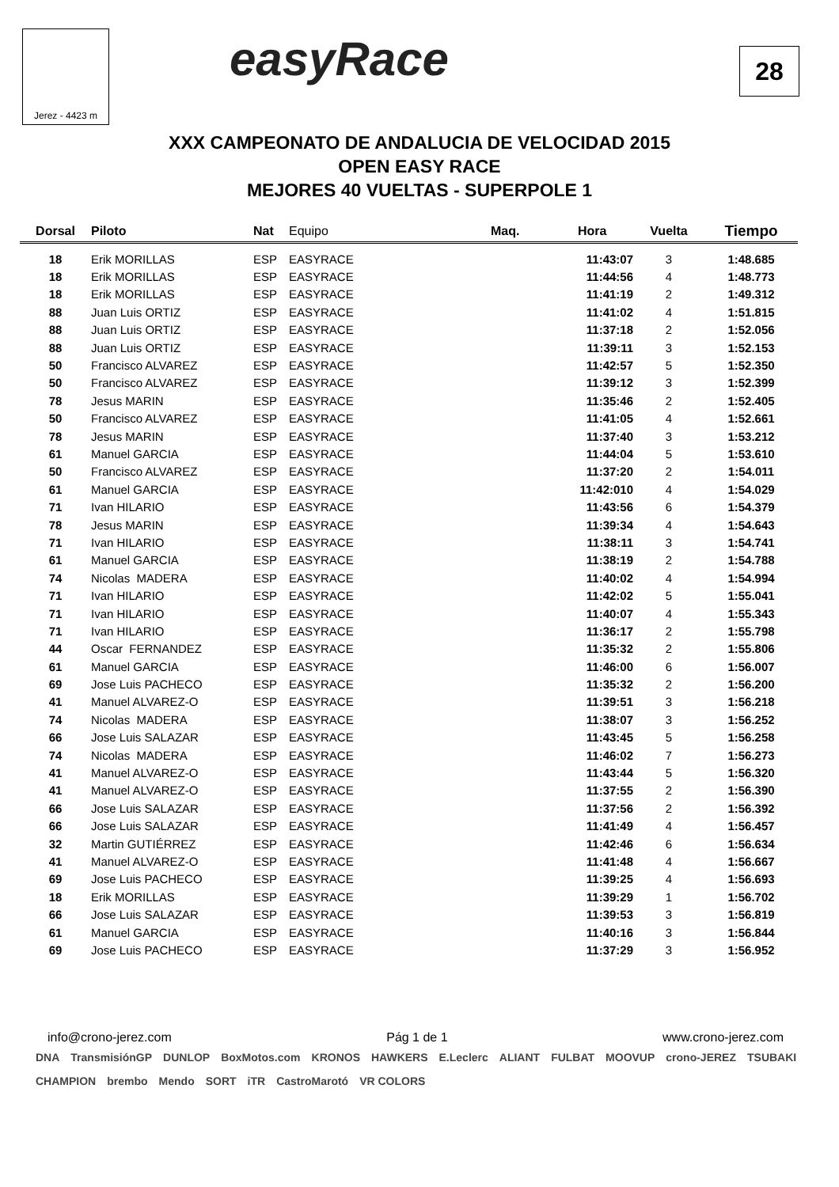Jerez - 4423 m easyRace 28
XXX CAMPEONATO DE ANDALUCIA DE VELOCIDAD 2015
OPEN EASY RACE
MEJORES 40 VUELTAS - SUPERPOLE 1
| Dorsal | Piloto | Nat | Equipo | Maq. | Hora | Vuelta | Tiempo |
| --- | --- | --- | --- | --- | --- | --- | --- |
| 18 | Erik MORILLAS | ESP | EASYRACE | | 11:43:07 | 3 | 1:48.685 |
| 18 | Erik MORILLAS | ESP | EASYRACE | | 11:44:56 | 4 | 1:48.773 |
| 18 | Erik MORILLAS | ESP | EASYRACE | | 11:41:19 | 2 | 1:49.312 |
| 88 | Juan Luis ORTIZ | ESP | EASYRACE | | 11:41:02 | 4 | 1:51.815 |
| 88 | Juan Luis ORTIZ | ESP | EASYRACE | | 11:37:18 | 2 | 1:52.056 |
| 88 | Juan Luis ORTIZ | ESP | EASYRACE | | 11:39:11 | 3 | 1:52.153 |
| 50 | Francisco ALVAREZ | ESP | EASYRACE | | 11:42:57 | 5 | 1:52.350 |
| 50 | Francisco ALVAREZ | ESP | EASYRACE | | 11:39:12 | 3 | 1:52.399 |
| 78 | Jesus MARIN | ESP | EASYRACE | | 11:35:46 | 2 | 1:52.405 |
| 50 | Francisco ALVAREZ | ESP | EASYRACE | | 11:41:05 | 4 | 1:52.661 |
| 78 | Jesus MARIN | ESP | EASYRACE | | 11:37:40 | 3 | 1:53.212 |
| 61 | Manuel GARCIA | ESP | EASYRACE | | 11:44:04 | 5 | 1:53.610 |
| 50 | Francisco ALVAREZ | ESP | EASYRACE | | 11:37:20 | 2 | 1:54.011 |
| 61 | Manuel GARCIA | ESP | EASYRACE | | 11:42:010 | 4 | 1:54.029 |
| 71 | Ivan HILARIO | ESP | EASYRACE | | 11:43:56 | 6 | 1:54.379 |
| 78 | Jesus MARIN | ESP | EASYRACE | | 11:39:34 | 4 | 1:54.643 |
| 71 | Ivan HILARIO | ESP | EASYRACE | | 11:38:11 | 3 | 1:54.741 |
| 61 | Manuel GARCIA | ESP | EASYRACE | | 11:38:19 | 2 | 1:54.788 |
| 74 | Nicolas MADERA | ESP | EASYRACE | | 11:40:02 | 4 | 1:54.994 |
| 71 | Ivan HILARIO | ESP | EASYRACE | | 11:42:02 | 5 | 1:55.041 |
| 71 | Ivan HILARIO | ESP | EASYRACE | | 11:40:07 | 4 | 1:55.343 |
| 71 | Ivan HILARIO | ESP | EASYRACE | | 11:36:17 | 2 | 1:55.798 |
| 44 | Oscar FERNANDEZ | ESP | EASYRACE | | 11:35:32 | 2 | 1:55.806 |
| 61 | Manuel GARCIA | ESP | EASYRACE | | 11:46:00 | 6 | 1:56.007 |
| 69 | Jose Luis PACHECO | ESP | EASYRACE | | 11:35:32 | 2 | 1:56.200 |
| 41 | Manuel ALVAREZ-O | ESP | EASYRACE | | 11:39:51 | 3 | 1:56.218 |
| 74 | Nicolas MADERA | ESP | EASYRACE | | 11:38:07 | 3 | 1:56.252 |
| 66 | Jose Luis SALAZAR | ESP | EASYRACE | | 11:43:45 | 5 | 1:56.258 |
| 74 | Nicolas MADERA | ESP | EASYRACE | | 11:46:02 | 7 | 1:56.273 |
| 41 | Manuel ALVAREZ-O | ESP | EASYRACE | | 11:43:44 | 5 | 1:56.320 |
| 41 | Manuel ALVAREZ-O | ESP | EASYRACE | | 11:37:55 | 2 | 1:56.390 |
| 66 | Jose Luis SALAZAR | ESP | EASYRACE | | 11:37:56 | 2 | 1:56.392 |
| 66 | Jose Luis SALAZAR | ESP | EASYRACE | | 11:41:49 | 4 | 1:56.457 |
| 32 | Martin GUTIÉRREZ | ESP | EASYRACE | | 11:42:46 | 6 | 1:56.634 |
| 41 | Manuel ALVAREZ-O | ESP | EASYRACE | | 11:41:48 | 4 | 1:56.667 |
| 69 | Jose Luis PACHECO | ESP | EASYRACE | | 11:39:25 | 4 | 1:56.693 |
| 18 | Erik MORILLAS | ESP | EASYRACE | | 11:39:29 | 1 | 1:56.702 |
| 66 | Jose Luis SALAZAR | ESP | EASYRACE | | 11:39:53 | 3 | 1:56.819 |
| 61 | Manuel GARCIA | ESP | EASYRACE | | 11:40:16 | 3 | 1:56.844 |
| 69 | Jose Luis PACHECO | ESP | EASYRACE | | 11:37:29 | 3 | 1:56.952 |
info@crono-jerez.com Pág 1 de 1 www.crono-jerez.com
DNA TransmisiónGP DUNLOP BoxMotos.com KRONOS HAWKERS E.Leclerc ALIANT FULBAT MOOVUP crono-JEREZ TSUBAKI CHAMPION brembo Mendo SORT iTR CastroMarotó VR COLORS